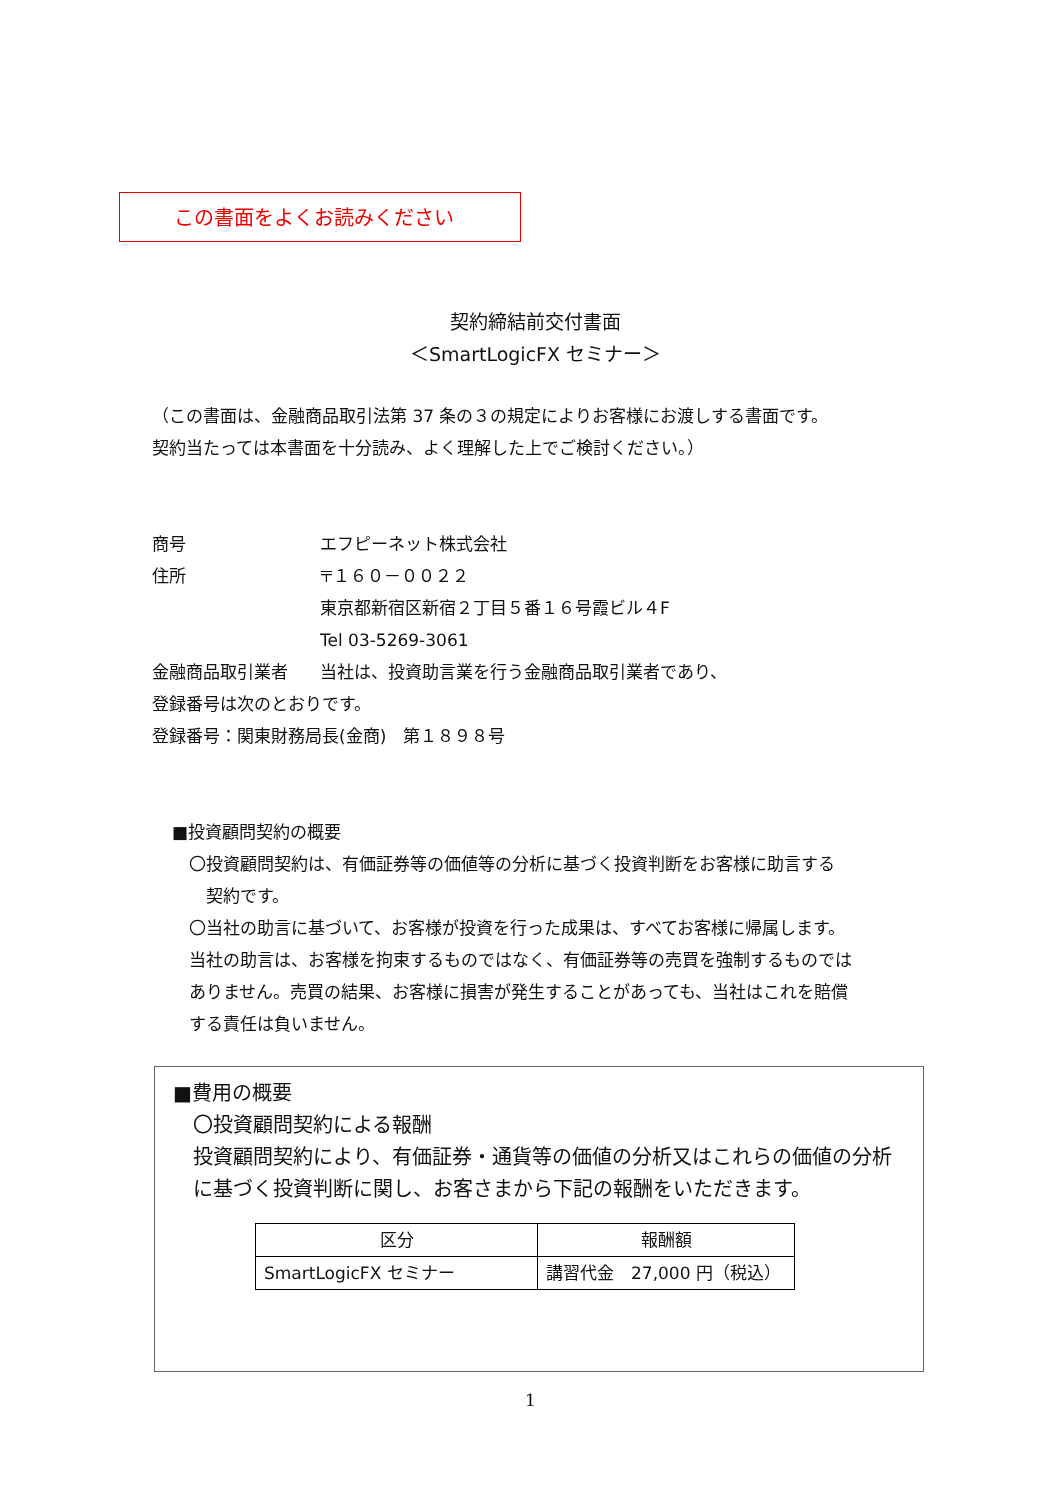この書面をよくお読みください
契約締結前交付書面
＜SmartLogicFX セミナー＞
（この書面は、金融商品取引法第 37 条の３の規定によりお客様にお渡しする書面です。
契約当たっては本書面を十分読み、よく理解した上でご検討ください。）
商号 エフピーネット株式会社
住所 〒１６０－００２２
東京都新宿区新宿２丁目５番１６号霞ビル４F
Tel 03-5269-3061
金融商品取引業者 当社は、投資助言業を行う金融商品取引業者であり、
登録番号は次のとおりです。
登録番号：関東財務局長(金商)　第１８９８号
■投資顧問契約の概要
〇投資顧問契約は、有価証券等の価値等の分析に基づく投資判断をお客様に助言する
　契約です。
〇当社の助言に基づいて、お客様が投資を行った成果は、すべてお客様に帰属します。
当社の助言は、お客様を拘束するものではなく、有価証券等の売買を強制するものでは
ありません。売買の結果、お客様に損害が発生することがあっても、当社はこれを賠償
する責任は負いません。
■費用の概要
〇投資顧問契約による報酬
投資顧問契約により、有価証券・通貨等の価値の分析又はこれらの価値の分析に基づく投資判断に関し、お客さまから下記の報酬をいただきます。
| 区分 | 報酬額 |
| --- | --- |
| SmartLogicFX セミナー | 講習代金 27,000 円（税込） |
1